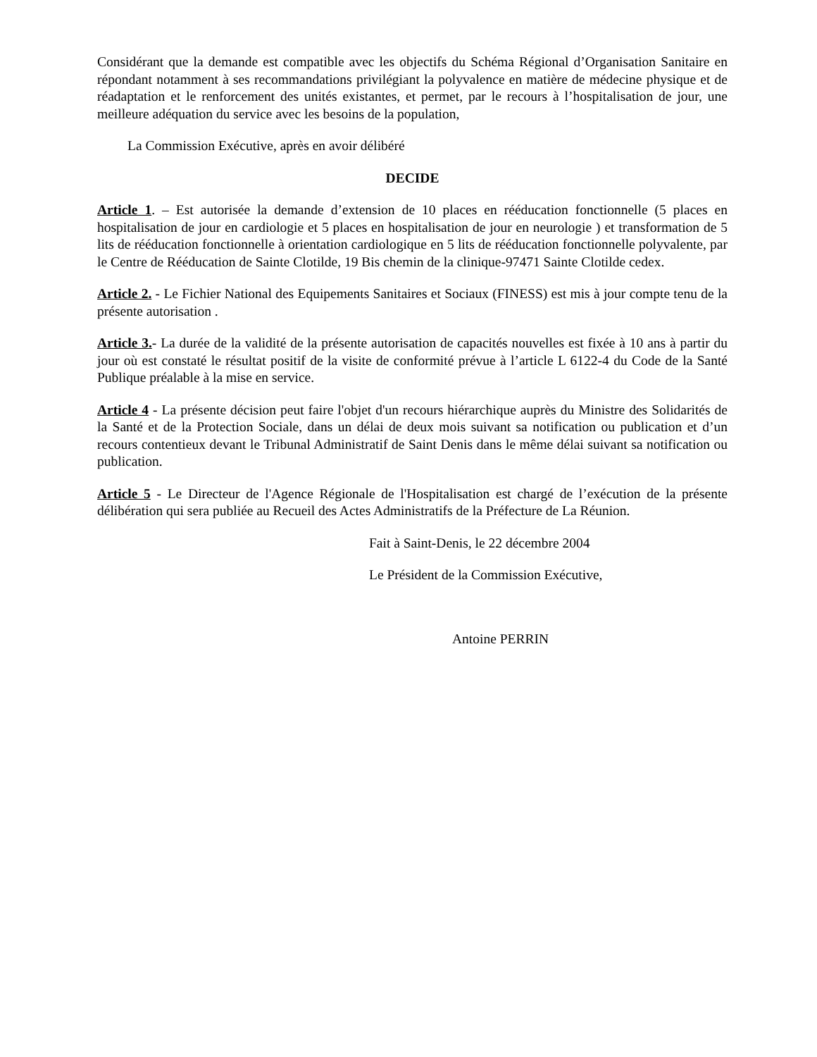Considérant que la demande est compatible avec les objectifs du Schéma Régional d’Organisation Sanitaire en répondant notamment à ses recommandations privilégiant la polyvalence en matière de médecine physique et de réadaptation et le renforcement des unités existantes, et permet, par le recours à l’hospitalisation de jour, une meilleure adéquation du service avec les besoins de la population,
La Commission Exécutive, après en avoir délibéré
DECIDE
Article 1. – Est autorisée la demande d’extension de 10 places en rééducation fonctionnelle (5 places en hospitalisation de jour en cardiologie et 5 places en hospitalisation de jour en neurologie ) et transformation de 5 lits de rééducation fonctionnelle à orientation cardiologique en 5 lits de rééducation fonctionnelle polyvalente, par le Centre de Rééducation de Sainte Clotilde, 19 Bis chemin de la clinique-97471 Sainte Clotilde cedex.
Article 2. - Le Fichier National des Equipements Sanitaires et Sociaux (FINESS) est mis à jour compte tenu de la présente autorisation .
Article 3.- La durée de la validité de la présente autorisation de capacités nouvelles est fixée à 10 ans à partir du jour où est constaté le résultat positif de la visite de conformité prévue à l’article L 6122-4 du Code de la Santé Publique préalable à la mise en service.
Article 4 - La présente décision peut faire l'objet d'un recours hiérarchique auprès du Ministre des Solidarités de la Santé et de la Protection Sociale, dans un délai de deux mois suivant sa notification ou publication et d’un recours contentieux devant le Tribunal Administratif de Saint Denis dans le même délai suivant sa notification ou publication.
Article 5 - Le Directeur de l'Agence Régionale de l'Hospitalisation est chargé de l’exécution de la présente délibération qui sera publiée au Recueil des Actes Administratifs de la Préfecture de La Réunion.
Fait à Saint-Denis, le 22 décembre 2004
Le Président de la Commission Exécutive,
Antoine PERRIN